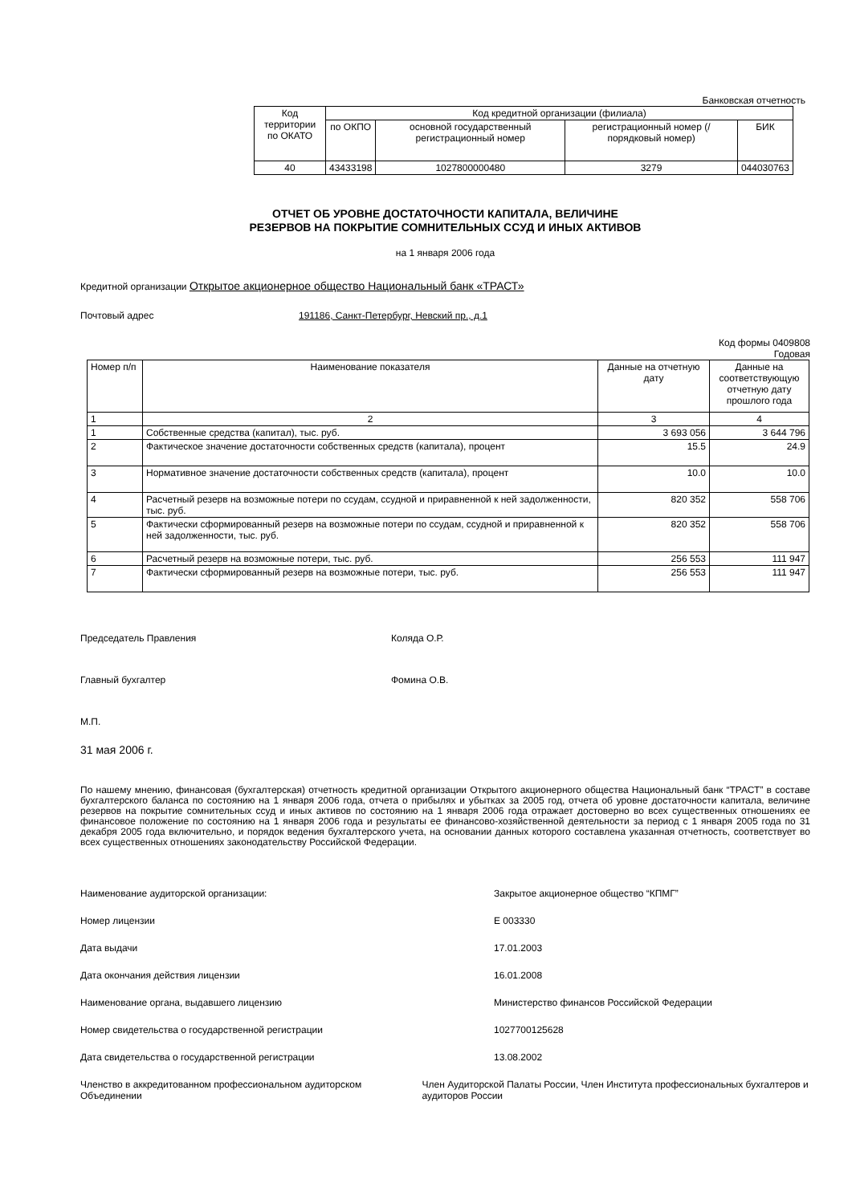Банковская отчетность
| Код территории по ОКАТО | Код кредитной организации (филиала) | | | |
| | по ОКПО | основной государственный регистрационный номер | регистрационный номер (/ порядковый номер) | БИК |
| 40 | 43433198 | 1027800000480 | 3279 | 044030763 |
ОТЧЕТ ОБ УРОВНЕ ДОСТАТОЧНОСТИ КАПИТАЛА, ВЕЛИЧИНЕ
РЕЗЕРВОВ НА ПОКРЫТИЕ СОМНИТЕЛЬНЫХ ССУД И ИНЫХ АКТИВОВ
на 1 января 2006 года
Кредитной организации Открытое акционерное общество Национальный банк «ТРАСТ»
Почтовый адрес 191186, Санкт-Петербург, Невский пр., д.1
Код формы 0409808
Годовая
| Номер п/п | Наименование показателя | Данные на отчетную дату | Данные на соответствующую отчетную дату прошлого года |
| 1 | 2 | 3 | 4 |
| 1 | Собственные средства (капитал), тыс. руб. | 3 693 056 | 3 644 796 |
| 2 | Фактическое значение достаточности собственных средств (капитала), процент | 15.5 | 24.9 |
| 3 | Нормативное значение достаточности собственных средств (капитала), процент | 10.0 | 10.0 |
| 4 | Расчетный резерв на возможные потери по ссудам, ссудной и приравненной к ней задолженности, тыс. руб. | 820 352 | 558 706 |
| 5 | Фактически сформированный резерв на возможные потери по ссудам, ссудной и приравненной к ней задолженности, тыс. руб. | 820 352 | 558 706 |
| 6 | Расчетный резерв на возможные потери, тыс. руб. | 256 553 | 111 947 |
| 7 | Фактически сформированный резерв на возможные потери, тыс. руб. | 256 553 | 111 947 |
Председатель Правления Коляда О.Р.
Главный бухгалтер Фомина О.В.
М.П.
31 мая 2006 г.
По нашему мнению, финансовая (бухгалтерская) отчетность кредитной организации Открытого акционерного общества Национальный банк “ТРАСТ” в составе бухгалтерского баланса по состоянию на 1 января 2006 года, отчета о прибылях и убытках за 2005 год, отчета об уровне достаточности капитала, величине резервов на покрытие сомнительных ссуд и иных активов по состоянию на 1 января 2006 года отражает достоверно во всех существенных отношениях ее финансовое положение по состоянию на 1 января 2006 года и результаты ее финансово-хозяйственной деятельности за период с 1 января 2005 года по 31 декабря 2005 года включительно, и порядок ведения бухгалтерского учета, на основании данных которого составлена указанная отчетность, соответствует во всех существенных отношениях законодательству Российской Федерации.
Наименование аудиторской организации: Закрытое акционерное общество “КПМГ”
Номер лицензии Е 003330
Дата выдачи 17.01.2003
Дата окончания действия лицензии 16.01.2008
Наименование органа, выдавшего лицензию Министерство финансов Российской Федерации
Номер свидетельства о государственной регистрации 1027700125628
Дата свидетельства о государственной регистрации 13.08.2002
Членство в аккредитованном профессиональном аудиторском Объединении Член Аудиторской Палаты России, Член Института профессиональных бухгалтеров и аудиторов России